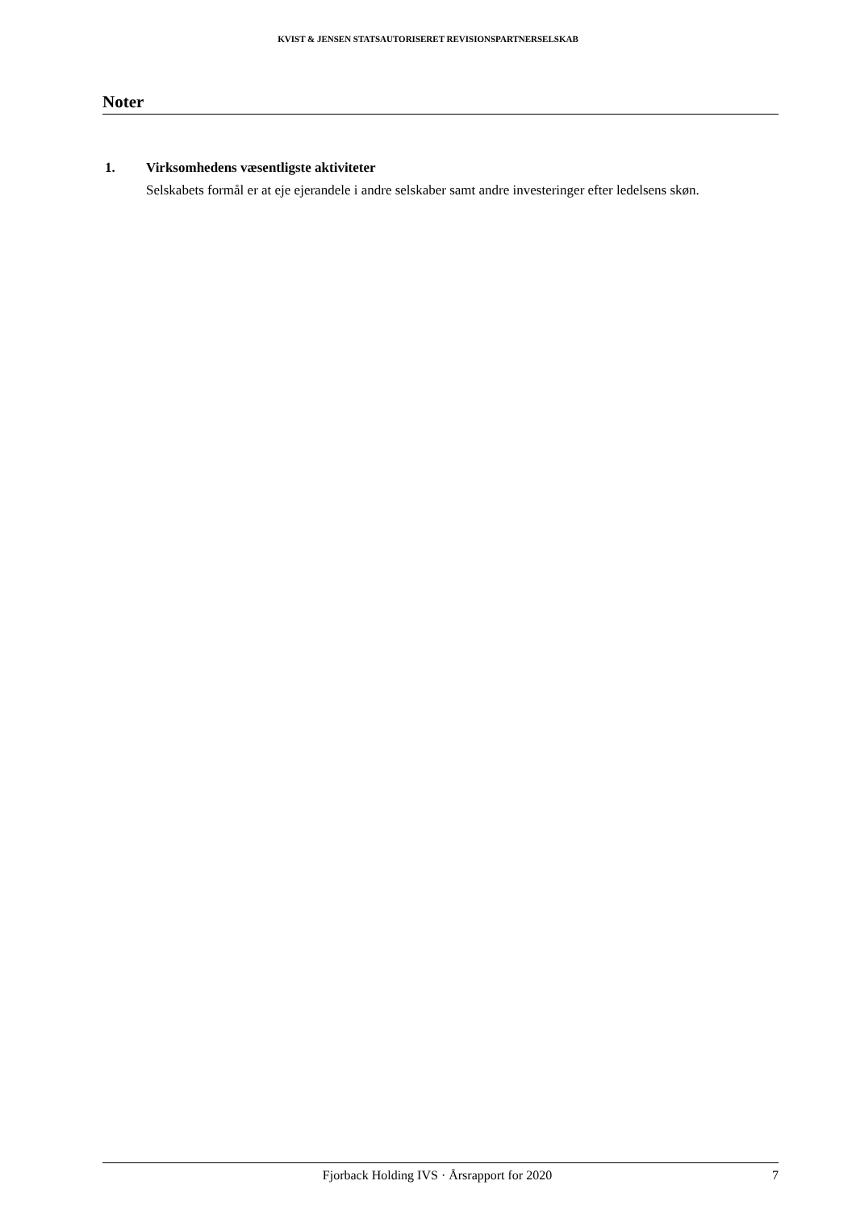KVIST & JENSEN STATSAUTORISERET REVISIONSPARTNERSELSKAB
Noter
1. Virksomhedens væsentligste aktiviteter
Selskabets formål er at eje ejerandele i andre selskaber samt andre investeringer efter ledelsens skøn.
Fjorback Holding IVS · Årsrapport for 2020 7